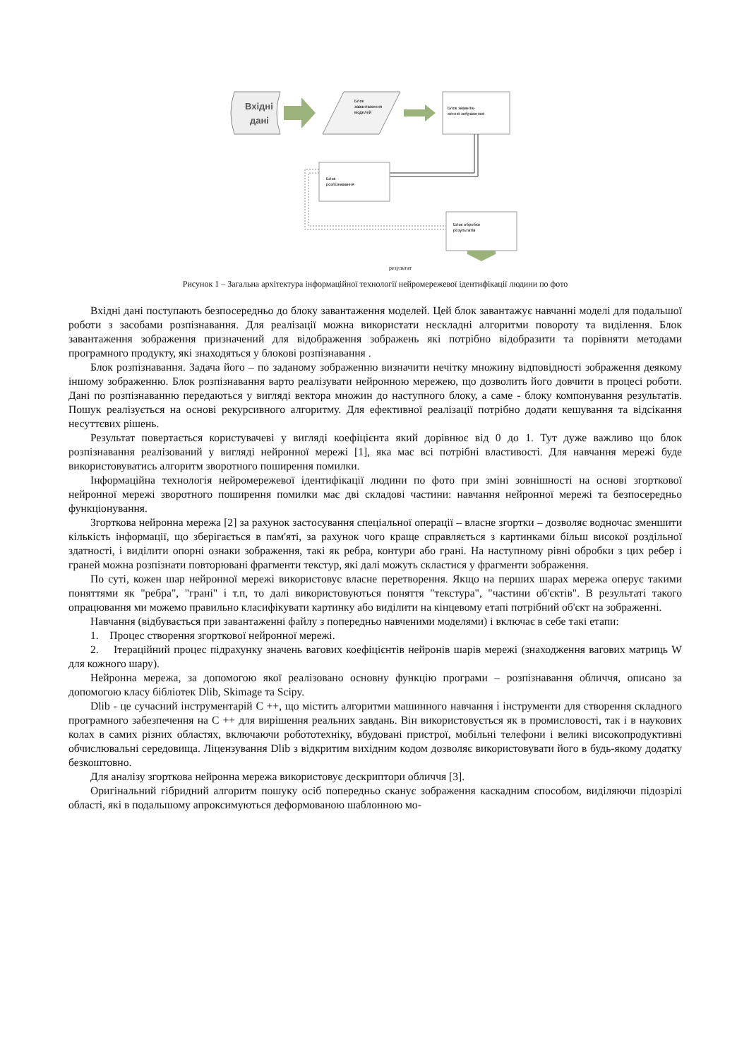Вхідні
дані
Блок
завантаження
моделей
Блок заванта-
ження зображення
Блок
розпізнавання
Блок обробки
результатів
результат
Рисунок 1 – Загальна архітектура інформаційної технології нейромережевої ідентифікації людини по фото
Вхідні дані поступають безпосередньо до блоку завантаження моделей. Цей блок завантажує навчанні моделі для подальшої роботи з засобами розпізнавання. Для реалізації можна використати нескладні алгоритми повороту та виділення. Блок завантаження зображення призначений для відображення зображень які потрібно відобразити та порівняти методами програмного продукту, які знаходяться у блокові розпізнавання .
Блок розпізнавання. Задача його – по заданому зображенню визначити нечітку множину відповідності зображення деякому іншому зображенню. Блок розпізнавання варто реалізувати нейронною мережею, що дозволить його довчити в процесі роботи. Дані по розпізнаванню передаються у вигляді вектора множин до наступного блоку, а саме - блоку компонування результатів. Пошук реалізується на основі рекурсивного алгоритму. Для ефективної реалізації потрібно додати кешування та відсікання несуттєвих рішень.
Результат повертається користувачеві у вигляді коефіцієнта який дорівнює від 0 до 1. Тут дуже важливо що блок розпізнавання реалізований у вигляді нейронної мережі [1], яка має всі потрібні властивості. Для навчання мережі буде використовуватись алгоритм зворотного поширення помилки.
Інформаційна технологія нейромережевої ідентифікації людини по фото при зміні зовнішності на основі згорткової нейронної мережі зворотного поширення помилки має дві складові частини: навчання нейронної мережі та безпосередньо функціонування.
Згорткова нейронна мережа [2] за рахунок застосування спеціальної операції – власне згортки – дозволяє водночас зменшити кількість інформації, що зберігається в пам'яті, за рахунок чого краще справляється з картинками більш високої роздільної здатності, і виділити опорні ознаки зображення, такі як ребра, контури або грані. На наступному рівні обробки з цих ребер і граней можна розпізнати повторювані фрагменти текстур, які далі можуть скластися у фрагменти зображення.
По суті, кожен шар нейронної мережі використовує власне перетворення. Якщо на перших шарах мережа оперує такими поняттями як "ребра", "грані" і т.п, то далі використовуються поняття "текстура", "частини об'єктів". В результаті такого опрацювання ми можемо правильно класифікувати картинку або виділити на кінцевому етапі потрібний об'єкт на зображенні.
Навчання (відбувається при завантаженні файлу з попередньо навченими моделями) і включає в себе такі етапи:
1. Процес створення згорткової нейронної мережі.
2. Ітераційний процес підрахунку значень вагових коефіцієнтів нейронів шарів мережі (знаходження вагових матриць W для кожного шару).
Нейронна мережа, за допомогою якої реалізовано основну функцію програми – розпізнавання обличчя, описано за допомогою класу бібліотек Dlib, Skimage та Scipy.
Dlib - це сучасний інструментарій C ++, що містить алгоритми машинного навчання і інструменти для створення складного програмного забезпечення на C ++ для вирішення реальних завдань. Він використовується як в промисловості, так і в наукових колах в самих різних областях, включаючи робототехніку, вбудовані пристрої, мобільні телефони і великі високопродуктивні обчислювальні середовища. Ліцензування Dlib з відкритим вихідним кодом дозволяє використовувати його в будь-якому додатку безкоштовно.
Для аналізу згорткова нейронна мережа використовує дескриптори обличчя [3].
Оригінальний гібридний алгоритм пошуку осіб попередньо сканує зображення каскадним способом, виділяючи підозрілі області, які в подальшому апроксимуються деформованою шаблонною мо-